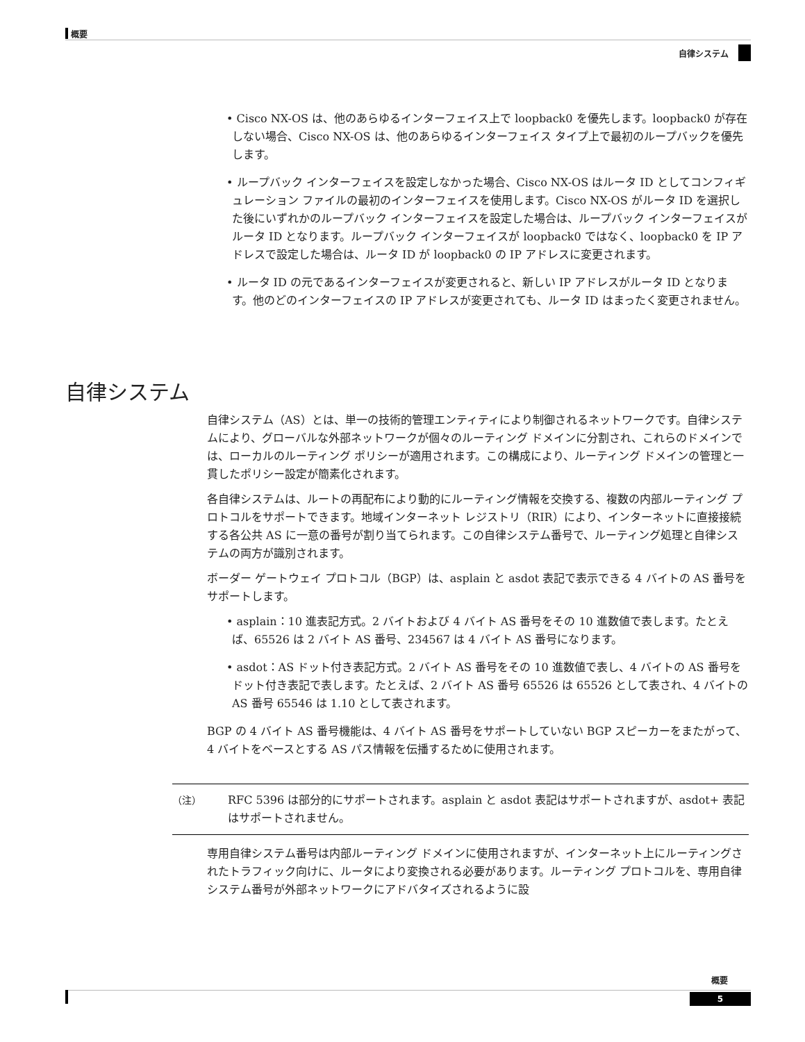概要
自律システム
• Cisco NX-OS は、他のあらゆるインターフェイス上で loopback0 を優先します。loopback0 が存在しない場合、Cisco NX-OS は、他のあらゆるインターフェイス タイプ上で最初のループバックを優先します。
• ループバック インターフェイスを設定しなかった場合、Cisco NX-OS はルータ ID としてコンフィギュレーション ファイルの最初のインターフェイスを使用します。Cisco NX-OS がルータ ID を選択した後にいずれかのループバック インターフェイスを設定した場合は、ループバック インターフェイスがルータ ID となります。ループバック インターフェイスが loopback0 ではなく、loopback0 を IP アドレスで設定した場合は、ルータ ID が loopback0 の IP アドレスに変更されます。
• ルータ ID の元であるインターフェイスが変更されると、新しい IP アドレスがルータ ID となります。他のどのインターフェイスの IP アドレスが変更されても、ルータ ID はまったく変更されません。
自律システム
自律システム（AS）とは、単一の技術的管理エンティティにより制御されるネットワークです。自律システムにより、グローバルな外部ネットワークが個々のルーティング ドメインに分割され、これらのドメインでは、ローカルのルーティング ポリシーが適用されます。この構成により、ルーティング ドメインの管理と一貫したポリシー設定が簡素化されます。
各自律システムは、ルートの再配布により動的にルーティング情報を交換する、複数の内部ルーティング プロトコルをサポートできます。地域インターネット レジストリ（RIR）により、インターネットに直接接続する各公共 AS に一意の番号が割り当てられます。この自律システム番号で、ルーティング処理と自律システムの両方が識別されます。
ボーダー ゲートウェイ プロトコル（BGP）は、asplain と asdot 表記で表示できる 4 バイトの AS 番号をサポートします。
• asplain：10 進表記方式。2 バイトおよび 4 バイト AS 番号をその 10 進数値で表します。たとえば、65526 は 2 バイト AS 番号、234567 は 4 バイト AS 番号になります。
• asdot：AS ドット付き表記方式。2 バイト AS 番号をその 10 進数値で表し、4 バイトの AS 番号をドット付き表記で表します。たとえば、2 バイト AS 番号 65526 は 65526 として表され、4 バイトの AS 番号 65546 は 1.10 として表されます。
BGP の 4 バイト AS 番号機能は、4 バイト AS 番号をサポートしていない BGP スピーカーをまたがって、4 バイトをベースとする AS パス情報を伝播するために使用されます。
（注） RFC 5396 は部分的にサポートされます。asplain と asdot 表記はサポートされますが、asdot+ 表記はサポートされません。
専用自律システム番号は内部ルーティング ドメインに使用されますが、インターネット上にルーティングされたトラフィック向けに、ルータにより変換される必要があります。ルーティング プロトコルを、専用自律システム番号が外部ネットワークにアドバタイズされるように設
概要
5